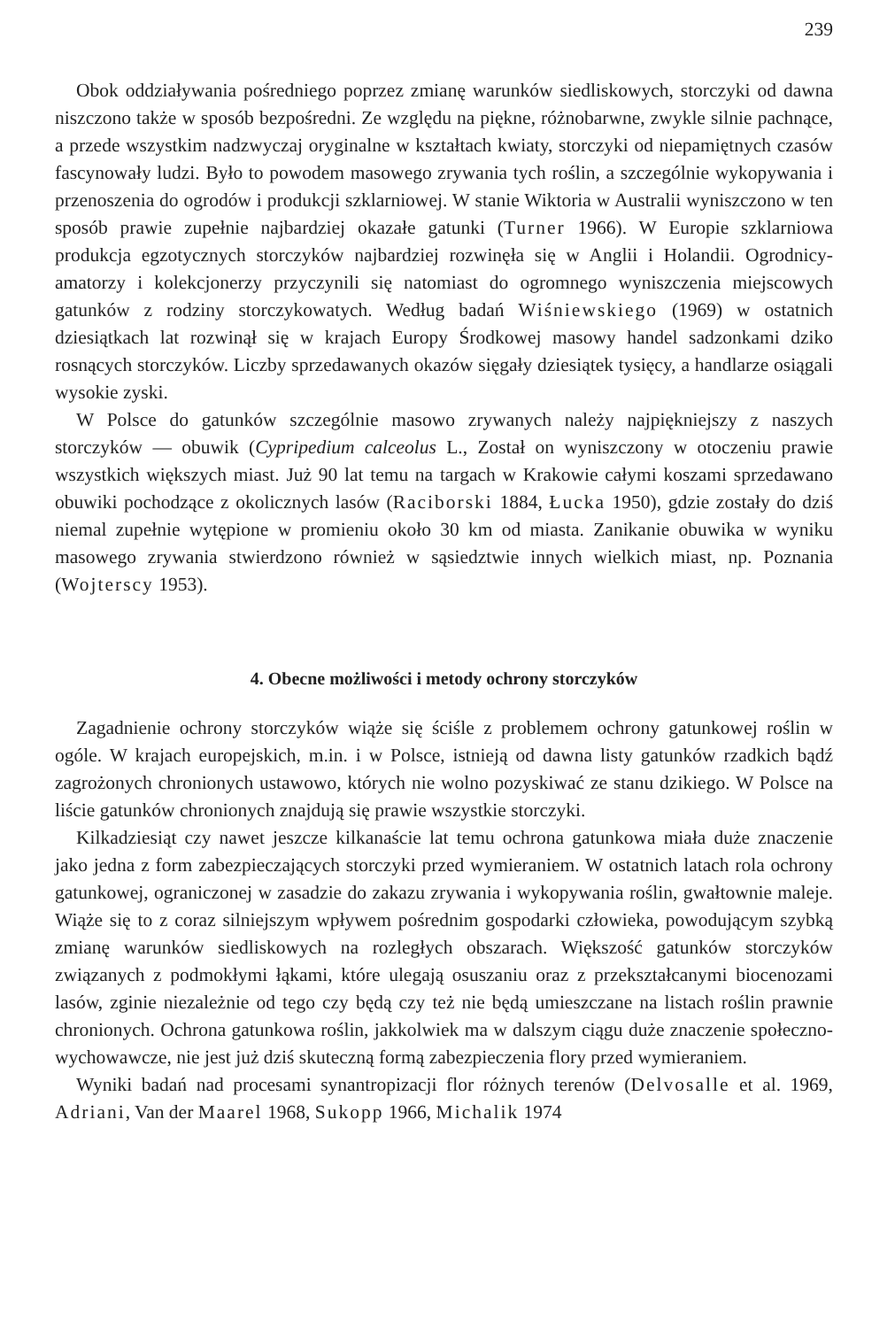239
Obok oddziaływania pośredniego poprzez zmianę warunków siedliskowych, storczyki od dawna niszczono także w sposób bezpośredni. Ze względu na piękne, różnobarwne, zwykle silnie pachnące, a przede wszystkim nadzwyczaj oryginalne w kształtach kwiaty, storczyki od niepamiętnych czasów fascynowały ludzi. Było to powodem masowego zrywania tych roślin, a szczególnie wykopywania i przenoszenia do ogrodów i produkcji szklarniowej. W stanie Wiktoria w Australii wyniszczono w ten sposób prawie zupełnie najbardziej okazałe gatunki (Turner 1966). W Europie szklarniowa produkcja egzotycznych storczyków najbardziej rozwinęła się w Anglii i Holandii. Ogrodnicy-amatorzy i kolekcjonerzy przyczynili się natomiast do ogromnego wyniszczenia miejscowych gatunków z rodziny storczykowatych. Według badań Wiśniewskiego (1969) w ostatnich dziesiątkach lat rozwinął się w krajach Europy Środkowej masowy handel sadzonkami dziko rosnących storczyków. Liczby sprzedawanych okazów sięgały dziesiątek tysięcy, a handlarze osiągali wysokie zyski.
W Polsce do gatunków szczególnie masowo zrywanych należy najpiękniejszy z naszych storczyków — obuwik (Cypripedium calceolus L., Został on wyniszczony w otoczeniu prawie wszystkich większych miast. Już 90 lat temu na targach w Krakowie całymi koszami sprzedawano obuwiki pochodzące z okolicznych lasów (Raciborski 1884, Łucka 1950), gdzie zostały do dziś niemal zupełnie wytępione w promieniu około 30 km od miasta. Zanikanie obuwika w wyniku masowego zrywania stwierdzono również w sąsiedztwie innych wielkich miast, np. Poznania (Wojterscy 1953).
4. Obecne możliwości i metody ochrony storczyków
Zagadnienie ochrony storczyków wiąże się ściśle z problemem ochrony gatunkowej roślin w ogóle. W krajach europejskich, m.in. i w Polsce, istnieją od dawna listy gatunków rzadkich bądź zagrożonych chronionych ustawowo, których nie wolno pozyskiwać ze stanu dzikiego. W Polsce na liście gatunków chronionych znajdują się prawie wszystkie storczyki.
Kilkadziesiąt czy nawet jeszcze kilkanaście lat temu ochrona gatunkowa miała duże znaczenie jako jedna z form zabezpieczających storczyki przed wymieraniem. W ostatnich latach rola ochrony gatunkowej, ograniczonej w zasadzie do zakazu zrywania i wykopywania roślin, gwałtownie maleje. Wiąże się to z coraz silniejszym wpływem pośrednim gospodarki człowieka, powodującym szybką zmianę warunków siedliskowych na rozległych obszarach. Większość gatunków storczyków związanych z podmokłymi łąkami, które ulegają osuszaniu oraz z przekształcanymi biocenozami lasów, zginie niezależnie od tego czy będą czy też nie będą umieszczane na listach roślin prawnie chronionych. Ochrona gatunkowa roślin, jakkolwiek ma w dalszym ciągu duże znaczenie społeczno-wychowawcze, nie jest już dziś skuteczną formą zabezpieczenia flory przed wymieraniem.
Wyniki badań nad procesami synantropizacji flor różnych terenów (Delvosalle et al. 1969, Adriani, Van der Maarel 1968, Sukopp 1966, Michalik 1974